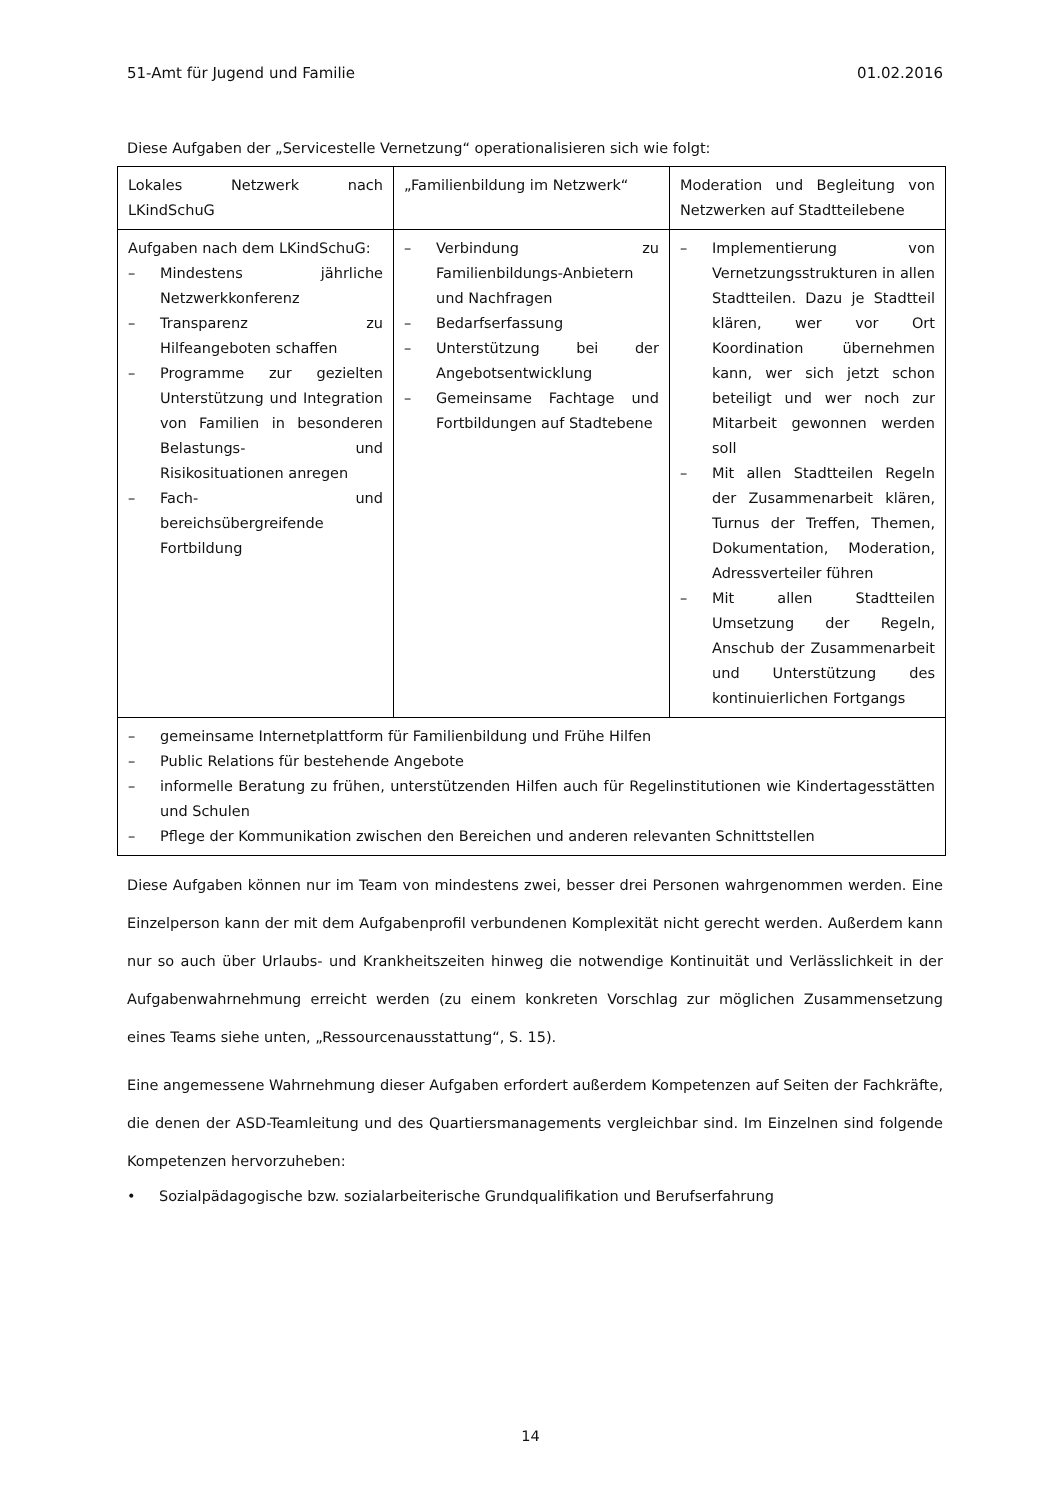51-Amt für Jugend und Familie 01.02.2016
Diese Aufgaben der „Servicestelle Vernetzung“ operationalisieren sich wie folgt:
| Lokales Netzwerk nach LKindSchuG | „Familienbildung im Netzwerk“ | Moderation und Begleitung von Netzwerken auf Stadtteilebene |
| Aufgaben nach dem LKindSchuG: – Mindestens jährliche Netzwerkkonferenz – Transparenz zu Hilfeangeboten schaffen – Programme zur gezielten Unterstützung und Integration von Familien in besonderen Belastungs- und Risikosituationen anregen – Fach- und bereichsübergreifende Fortbildung | – Verbindung zu Familienbildungs-Anbietern und Nachfragen – Bedarfserfassung – Unterstützung bei der Angebotsentwicklung – Gemeinsame Fachtage und Fortbildungen auf Stadtebene | – Implementierung von Vernetzungsstrukturen in allen Stadtteilen. Dazu je Stadtteil klären, wer vor Ort Koordination übernehmen kann, wer sich jetzt schon beteiligt und wer noch zur Mitarbeit gewonnen werden soll – Mit allen Stadtteilen Regeln der Zusammenarbeit klären, Turnus der Treffen, Themen, Dokumentation, Moderation, Adressverteiler führen – Mit allen Stadtteilen Umsetzung der Regeln, Anschub der Zusammenarbeit und Unterstützung des kontinuierlichen Fortgangs |
| – gemeinsame Internetplattform für Familienbildung und Frühe Hilfen – Public Relations für bestehende Angebote – informelle Beratung zu frühen, unterstützenden Hilfen auch für Regelinstitutionen wie Kindertagesstätten und Schulen – Pflege der Kommunikation zwischen den Bereichen und anderen relevanten Schnittstellen | | |
Diese Aufgaben können nur im Team von mindestens zwei, besser drei Personen wahrgenommen werden. Eine Einzelperson kann der mit dem Aufgabenprofil verbundenen Komplexität nicht gerecht werden. Außerdem kann nur so auch über Urlaubs- und Krankheitszeiten hinweg die notwendige Kontinuität und Verlässlichkeit in der Aufgabenwahrnehmung erreicht werden (zu einem konkreten Vorschlag zur möglichen Zusammensetzung eines Teams siehe unten, „Ressourcenausstattung“, S. 15).
Eine angemessene Wahrnehmung dieser Aufgaben erfordert außerdem Kompetenzen auf Seiten der Fachkräfte, die denen der ASD-Teamleitung und des Quartiersmanagements vergleichbar sind. Im Einzelnen sind folgende Kompetenzen hervorzuheben:
• Sozialpädagogische bzw. sozialarbeiterische Grundqualifikation und Berufserfahrung
14